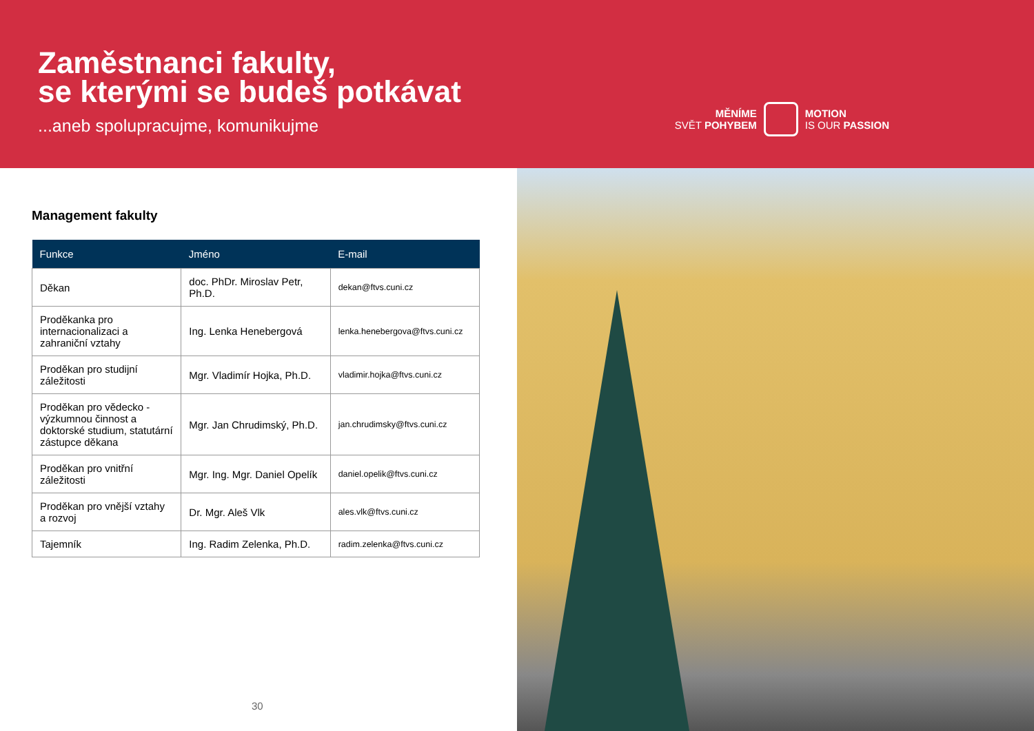Zaměstnanci fakulty,
se kterými se budeš potkávat
...aneb spolupracujme, komunikujme
MĚNÍME
SVĚT POHYBEM
MOTION
IS OUR PASSION
Management fakulty
| Funkce | Jméno | E-mail |
| --- | --- | --- |
| Děkan | doc. PhDr. Miroslav Petr, Ph.D. | dekan@ftvs.cuni.cz |
| Proděkanka pro internacionalizaci a zahraniční vztahy | Ing. Lenka Henebergová | lenka.henebergova@ftvs.cuni.cz |
| Proděkan pro studijní záležitosti | Mgr. Vladimír Hojka, Ph.D. | vladimir.hojka@ftvs.cuni.cz |
| Proděkan pro vědecko -výzkumnou činnost a doktorské studium, statutární zástupce děkana | Mgr. Jan Chrudimský, Ph.D. | jan.chrudimsky@ftvs.cuni.cz |
| Proděkan pro vnitřní záležitosti | Mgr. Ing. Mgr. Daniel Opelík | daniel.opelik@ftvs.cuni.cz |
| Proděkan pro vnější vztahy a rozvoj | Dr. Mgr. Aleš Vlk | ales.vlk@ftvs.cuni.cz |
| Tajemník | Ing. Radim Zelenka, Ph.D. | radim.zelenka@ftvs.cuni.cz |
30